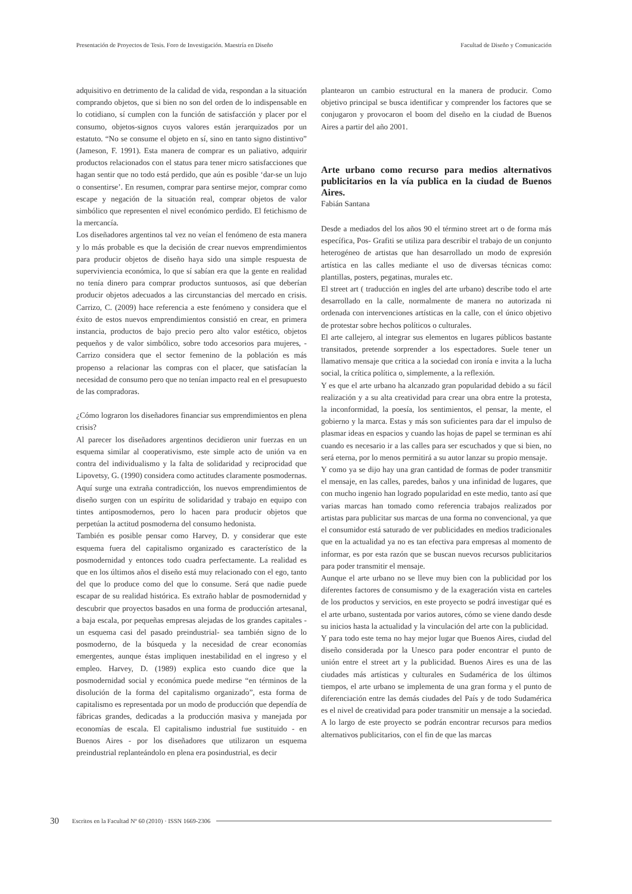Presentación de Proyectos de Tesis. Foro de Investigación. Maestría en Diseño Facultad de Diseño y Comunicación
adquisitivo en detrimento de la calidad de vida, respondan a la situación comprando objetos, que si bien no son del orden de lo indispensable en lo cotidiano, sí cumplen con la función de satisfacción y placer por el consumo, objetos-signos cuyos valores están jerarquizados por un estatuto. “No se consume el objeto en sí, sino en tanto signo distintivo” (Jameson, F. 1991). Esta manera de comprar es un paliativo, adquirir productos relacionados con el status para tener micro satisfacciones que hagan sentir que no todo está perdido, que aún es posible ‘dar-se un lujo o consentirse’. En resumen, comprar para sentirse mejor, comprar como escape y negación de la situación real, comprar objetos de valor simbólico que representen el nivel económico perdido. El fetichismo de la mercancía.
Los diseñadores argentinos tal vez no veían el fenómeno de esta manera y lo más probable es que la decisión de crear nuevos emprendimientos para producir objetos de diseño haya sido una simple respuesta de superviviencia económica, lo que sí sabían era que la gente en realidad no tenía dinero para comprar productos suntuosos, así que deberían producir objetos adecuados a las circunstancias del mercado en crisis. Carrizo, C. (2009) hace referencia a este fenómeno y considera que el éxito de estos nuevos emprendimientos consistió en crear, en primera instancia, productos de bajo precio pero alto valor estético, objetos pequeños y de valor simbólico, sobre todo accesorios para mujeres, - Carrizo considera que el sector femenino de la población es más propenso a relacionar las compras con el placer, que satisfacían la necesidad de consumo pero que no tenían impacto real en el presupuesto de las compradoras.
¿Cómo lograron los diseñadores financiar sus emprendimientos en plena crisis?
Al parecer los diseñadores argentinos decidieron unir fuerzas en un esquema similar al cooperativismo, este simple acto de unión va en contra del individualismo y la falta de solidaridad y reciprocidad que Lipovetsy, G. (1990) considera como actitudes claramente posmodernas. Aquí surge una extraña contradicción, los nuevos emprendimientos de diseño surgen con un espíritu de solidaridad y trabajo en equipo con tintes antiposmodernos, pero lo hacen para producir objetos que perpetúan la actitud posmoderna del consumo hedonista.
También es posible pensar como Harvey, D. y considerar que este esquema fuera del capitalismo organizado es característico de la posmodernidad y entonces todo cuadra perfectamente. La realidad es que en los últimos años el diseño está muy relacionado con el ego, tanto del que lo produce como del que lo consume. Será que nadie puede escapar de su realidad histórica. Es extraño hablar de posmodernidad y descubrir que proyectos basados en una forma de producción artesanal, a baja escala, por pequeñas empresas alejadas de los grandes capitales - un esquema casi del pasado preindustrial- sea también signo de lo posmoderno, de la búsqueda y la necesidad de crear economías emergentes, aunque éstas impliquen inestabilidad en el ingreso y el empleo. Harvey, D. (1989) explica esto cuando dice que la posmodernidad social y económica puede medirse “en términos de la disolución de la forma del capitalismo organizado”, esta forma de capitalismo es representada por un modo de producción que dependía de fábricas grandes, dedicadas a la producción masiva y manejada por economías de escala. El capitalismo industrial fue sustituido - en Buenos Aires - por los diseñadores que utilizaron un esquema preindustrial replanteándolo en plena era posindustrial, es decir
plantearon un cambio estructural en la manera de producir. Como objetivo principal se busca identificar y comprender los factores que se conjugaron y provocaron el boom del diseño en la ciudad de Buenos Aires a partir del año 2001.
Arte urbano como recurso para medios alternativos publicitarios en la vía publica en la ciudad de Buenos Aires.
Fabián Santana
Desde a mediados del los años 90 el término street art o de forma más específica, Pos- Grafiti se utiliza para describir el trabajo de un conjunto heterogéneo de artistas que han desarrollado un modo de expresión artística en las calles mediante el uso de diversas técnicas como: plantillas, posters, pegatinas, murales etc.
El street art ( traducción en ingles del arte urbano) describe todo el arte desarrollado en la calle, normalmente de manera no autorizada ni ordenada con intervenciones artísticas en la calle, con el único objetivo de protestar sobre hechos políticos o culturales.
El arte callejero, al integrar sus elementos en lugares públicos bastante transitados, pretende sorprender a los espectadores. Suele tener un llamativo mensaje que critica a la sociedad con ironía e invita a la lucha social, la crítica política o, simplemente, a la reflexión.
Y es que el arte urbano ha alcanzado gran popularidad debido a su fácil realización y a su alta creatividad para crear una obra entre la protesta, la inconformidad, la poesía, los sentimientos, el pensar, la mente, el gobierno y la marca. Estas y más son suficientes para dar el impulso de plasmar ideas en espacios y cuando las hojas de papel se terminan es ahí cuando es necesario ir a las calles para ser escuchados y que si bien, no será eterna, por lo menos permitirá a su autor lanzar su propio mensaje.
Y como ya se dijo hay una gran cantidad de formas de poder transmitir el mensaje, en las calles, paredes, baños y una infinidad de lugares, que con mucho ingenio han logrado popularidad en este medio, tanto así que varias marcas han tomado como referencia trabajos realizados por artistas para publicitar sus marcas de una forma no convencional, ya que el consumidor está saturado de ver publicidades en medios tradicionales que en la actualidad ya no es tan efectiva para empresas al momento de informar, es por esta razón que se buscan nuevos recursos publicitarios para poder transmitir el mensaje.
Aunque el arte urbano no se lleve muy bien con la publicidad por los diferentes factores de consumismo y de la exageración vista en carteles de los productos y servicios, en este proyecto se podrá investigar qué es el arte urbano, sustentada por varios autores, cómo se viene dando desde su inicios hasta la actualidad y la vinculación del arte con la publicidad.
Y para todo este tema no hay mejor lugar que Buenos Aires, ciudad del diseño considerada por la Unesco para poder encontrar el punto de unión entre el street art y la publicidad. Buenos Aires es una de las ciudades más artísticas y culturales en Sudamérica de los últimos tiempos, el arte urbano se implementa de una gran forma y el punto de diferenciación entre las demás ciudades del País y de todo Sudamérica es el nivel de creatividad para poder transmitir un mensaje a la sociedad. A lo largo de este proyecto se podrán encontrar recursos para medios alternativos publicitarios, con el fin de que las marcas
30 Escritos en la Facultad Nº 60 (2010) · ISSN 1669-2306